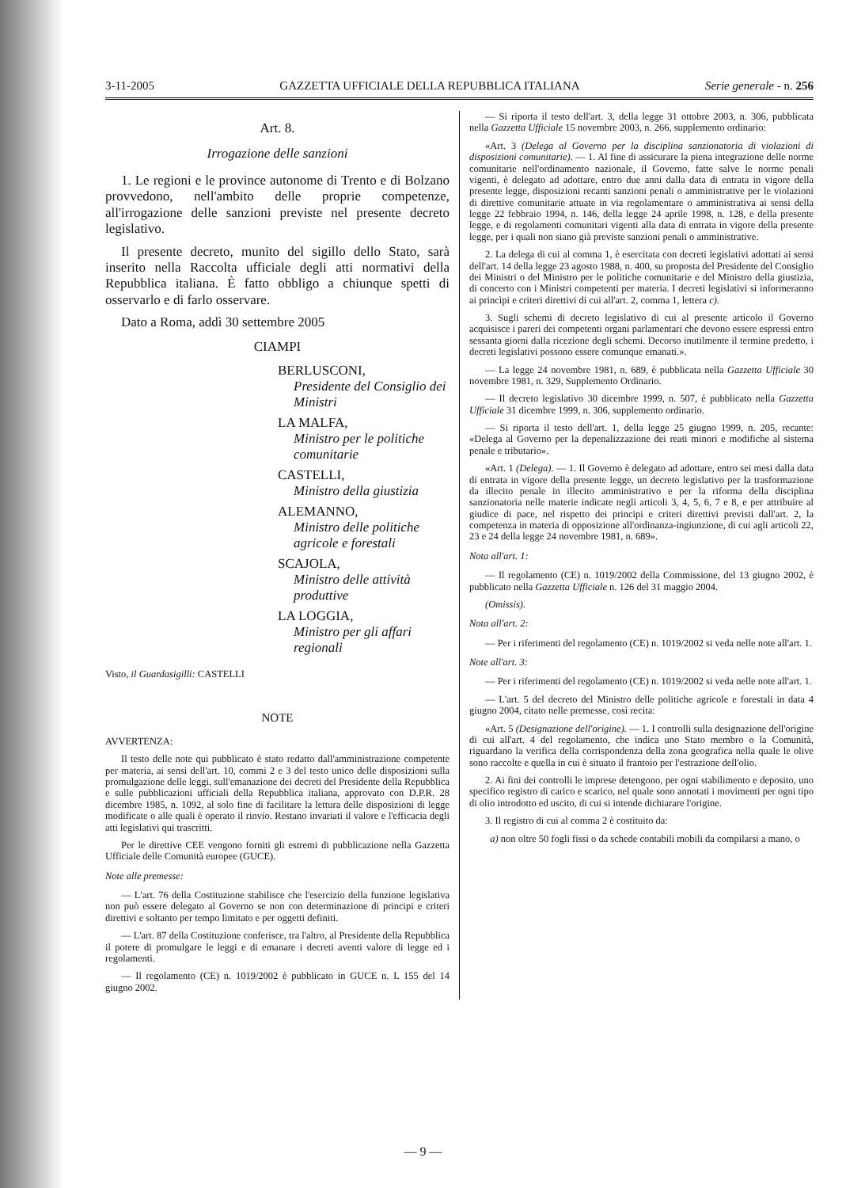3-11-2005 GAZZETTA UFFICIALE DELLA REPUBBLICA ITALIANA Serie generale - n. 256
Art. 8.
Irrogazione delle sanzioni
1. Le regioni e le province autonome di Trento e di Bolzano provvedono, nell'ambito delle proprie competenze, all'irrogazione delle sanzioni previste nel presente decreto legislativo.
Il presente decreto, munito del sigillo dello Stato, sarà inserito nella Raccolta ufficiale degli atti normativi della Repubblica italiana. È fatto obbligo a chiunque spetti di osservarlo e di farlo osservare.
Dato a Roma, addì 30 settembre 2005
CIAMPI
BERLUSCONI,
Presidente del Consiglio dei Ministri
LA MALFA,
Ministro per le politiche comunitarie
CASTELLI,
Ministro della giustizia
ALEMANNO,
Ministro delle politiche agricole e forestali
SCAJOLA,
Ministro delle attività produttive
LA LOGGIA,
Ministro per gli affari regionali
Visto, il Guardasigilli: CASTELLI
NOTE
AVVERTENZA:
Il testo delle note qui pubblicato è stato redatto dall'amministrazione competente per materia, ai sensi dell'art. 10, commi 2 e 3 del testo unico delle disposizioni sulla promulgazione delle leggi, sull'emanazione dei decreti del Presidente della Repubblica e sulle pubblicazioni ufficiali della Repubblica italiana, approvato con D.P.R. 28 dicembre 1985, n. 1092, al solo fine di facilitare la lettura delle disposizioni di legge modificate o alle quali è operato il rinvio. Restano invariati il valore e l'efficacia degli atti legislativi qui trascritti.
Per le direttive CEE vengono forniti gli estremi di pubblicazione nella Gazzetta Ufficiale delle Comunità europee (GUCE).
Note alle premesse:
— L'art. 76 della Costituzione stabilisce che l'esercizio della funzione legislativa non può essere delegato al Governo se non con determinazione di principi e criteri direttivi e soltanto per tempo limitato e per oggetti definiti.
— L'art. 87 della Costituzione conferisce, tra l'altro, al Presidente della Repubblica il potere di promulgare le leggi e di emanare i decreti aventi valore di legge ed i regolamenti.
— Il regolamento (CE) n. 1019/2002 è pubblicato in GUCE n. L 155 del 14 giugno 2002.
— Si riporta il testo dell'art. 3, della legge 31 ottobre 2003, n. 306, pubblicata nella Gazzetta Ufficiale 15 novembre 2003, n. 266, supplemento ordinario:
«Art. 3 (Delega al Governo per la disciplina sanzionatoria di violazioni di disposizioni comunitarie). — 1. Al fine di assicurare la piena integrazione delle norme comunitarie nell'ordinamento nazionale, il Governo, fatte salve le norme penali vigenti, è delegato ad adottare, entro due anni dalla data di entrata in vigore della presente legge, disposizioni recanti sanzioni penali o amministrative per le violazioni di direttive comunitarie attuate in via regolamentare o amministrativa ai sensi della legge 22 febbraio 1994, n. 146, della legge 24 aprile 1998, n. 128, e della presente legge, e di regolamenti comunitari vigenti alla data di entrata in vigore della presente legge, per i quali non siano già previste sanzioni penali o amministrative.
2. La delega di cui al comma 1, è esercitata con decreti legislativi adottati ai sensi dell'art. 14 della legge 23 agosto 1988, n. 400, su proposta del Presidente del Consiglio dei Ministri o del Ministro per le politiche comunitarie e del Ministro della giustizia, di concerto con i Ministri competenti per materia. I decreti legislativi si informeranno ai princìpi e criteri direttivi di cui all'art. 2, comma 1, lettera c).
3. Sugli schemi di decreto legislativo di cui al presente articolo il Governo acquisisce i pareri dei competenti organi parlamentari che devono essere espressi entro sessanta giorni dalla ricezione degli schemi. Decorso inutilmente il termine predetto, i decreti legislativi possono essere comunque emanati.».
— La legge 24 novembre 1981, n. 689, è pubblicata nella Gazzetta Ufficiale 30 novembre 1981, n. 329, Supplemento Ordinario.
— Il decreto legislativo 30 dicembre 1999, n. 507, è pubblicato nella Gazzetta Ufficiale 31 dicembre 1999, n. 306, supplemento ordinario.
— Si riporta il testo dell'art. 1, della legge 25 giugno 1999, n. 205, recante: «Delega al Governo per la depenalizzazione dei reati minori e modifiche al sistema penale e tributario».
«Art. 1 (Delega). — 1. Il Governo è delegato ad adottare, entro sei mesi dalla data di entrata in vigore della presente legge, un decreto legislativo per la trasformazione da illecito penale in illecito amministrativo e per la riforma della disciplina sanzionatoria nelle materie indicate negli articoli 3, 4, 5, 6, 7 e 8, e per attribuire al giudice di pace, nel rispetto dei principi e criteri direttivi previsti dall'art. 2, la competenza in materia di opposizione all'ordinanza-ingiunzione, di cui agli articoli 22, 23 e 24 della legge 24 novembre 1981, n. 689».
Nota all'art. 1:
— Il regolamento (CE) n. 1019/2002 della Commissione, del 13 giugno 2002, è pubblicato nella Gazzetta Ufficiale n. 126 del 31 maggio 2004.
(Omissis).
Nota all'art. 2:
— Per i riferimenti del regolamento (CE) n. 1019/2002 si veda nelle note all'art. 1.
Note all'art. 3:
— Per i riferimenti del regolamento (CE) n. 1019/2002 si veda nelle note all'art. 1.
— L'art. 5 del decreto del Ministro delle politiche agricole e forestali in data 4 giugno 2004, citato nelle premesse, così recita:
«Art. 5 (Designazione dell'origine). — 1. I controlli sulla designazione dell'origine di cui all'art. 4 del regolamento, che indica uno Stato membro o la Comunità, riguardano la verifica della corrispondenza della zona geografica nella quale le olive sono raccolte e quella in cui è situato il frantoio per l'estrazione dell'olio.
2. Ai fini dei controlli le imprese detengono, per ogni stabilimento e deposito, uno specifico registro di carico e scarico, nel quale sono annotati i movimenti per ogni tipo di olio introdotto ed uscito, di cui si intende dichiarare l'origine.
3. Il registro di cui al comma 2 è costituito da:
a) non oltre 50 fogli fissi o da schede contabili mobili da compilarsi a mano, o
— 9 —